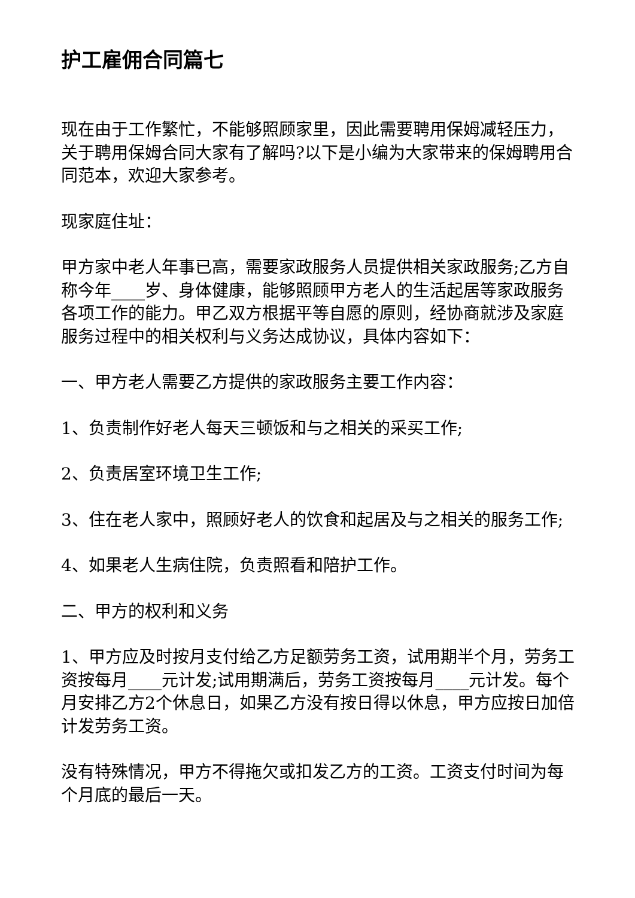护工雇佣合同篇七
现在由于工作繁忙，不能够照顾家里，因此需要聘用保姆减轻压力，关于聘用保姆合同大家有了解吗?以下是小编为大家带来的保姆聘用合同范本，欢迎大家参考。
现家庭住址：
甲方家中老人年事已高，需要家政服务人员提供相关家政服务;乙方自称今年____岁、身体健康，能够照顾甲方老人的生活起居等家政服务各项工作的能力。甲乙双方根据平等自愿的原则，经协商就涉及家庭服务过程中的相关权利与义务达成协议，具体内容如下：
一、甲方老人需要乙方提供的家政服务主要工作内容：
1、负责制作好老人每天三顿饭和与之相关的采买工作;
2、负责居室环境卫生工作;
3、住在老人家中，照顾好老人的饮食和起居及与之相关的服务工作;
4、如果老人生病住院，负责照看和陪护工作。
二、甲方的权利和义务
1、甲方应及时按月支付给乙方足额劳务工资，试用期半个月，劳务工资按每月____元计发;试用期满后，劳务工资按每月____元计发。每个月安排乙方2个休息日，如果乙方没有按日得以休息，甲方应按日加倍计发劳务工资。
没有特殊情况，甲方不得拖欠或扣发乙方的工资。工资支付时间为每个月底的最后一天。